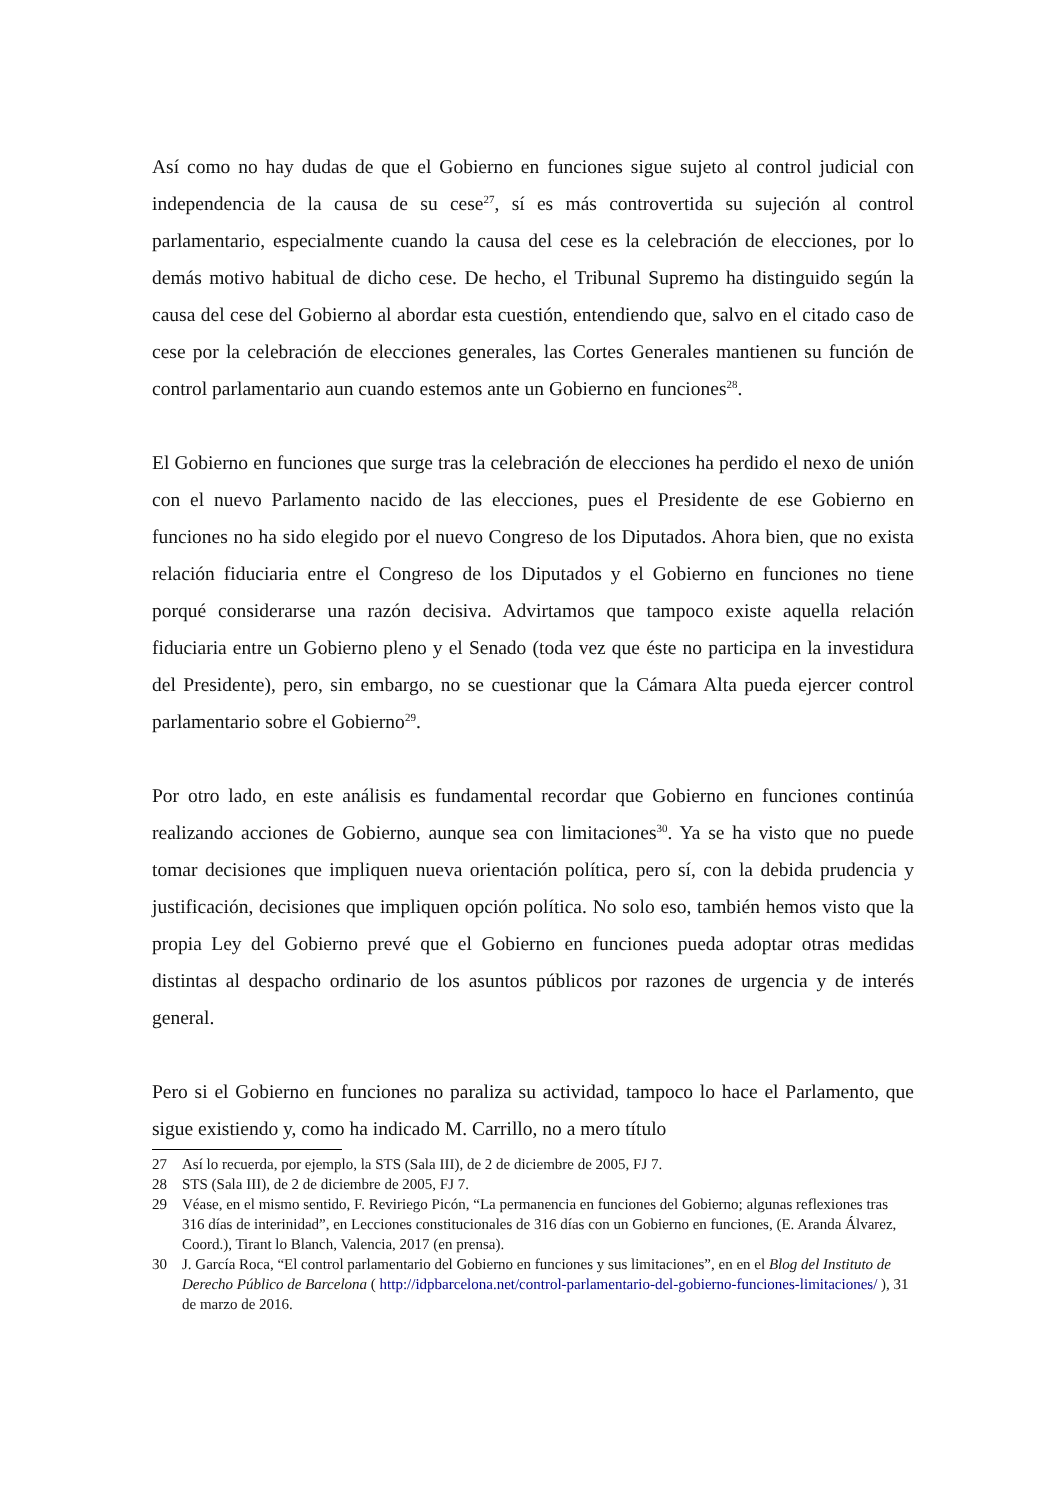Así como no hay dudas de que el Gobierno en funciones sigue sujeto al control judicial con independencia de la causa de su cese<sup>27</sup>, sí es más controvertida su sujeción al control parlamentario, especialmente cuando la causa del cese es la celebración de elecciones, por lo demás motivo habitual de dicho cese. De hecho, el Tribunal Supremo ha distinguido según la causa del cese del Gobierno al abordar esta cuestión, entendiendo que, salvo en el citado caso de cese por la celebración de elecciones generales, las Cortes Generales mantienen su función de control parlamentario aun cuando estemos ante un Gobierno en funciones<sup>28</sup>.
El Gobierno en funciones que surge tras la celebración de elecciones ha perdido el nexo de unión con el nuevo Parlamento nacido de las elecciones, pues el Presidente de ese Gobierno en funciones no ha sido elegido por el nuevo Congreso de los Diputados. Ahora bien, que no exista relación fiduciaria entre el Congreso de los Diputados y el Gobierno en funciones no tiene porqué considerarse una razón decisiva. Advirtamos que tampoco existe aquella relación fiduciaria entre un Gobierno pleno y el Senado (toda vez que éste no participa en la investidura del Presidente), pero, sin embargo, no se cuestionar que la Cámara Alta pueda ejercer control parlamentario sobre el Gobierno<sup>29</sup>.
Por otro lado, en este análisis es fundamental recordar que Gobierno en funciones continúa realizando acciones de Gobierno, aunque sea con limitaciones<sup>30</sup>. Ya se ha visto que no puede tomar decisiones que impliquen nueva orientación política, pero sí, con la debida prudencia y justificación, decisiones que impliquen opción política. No solo eso, también hemos visto que la propia Ley del Gobierno prevé que el Gobierno en funciones pueda adoptar otras medidas distintas al despacho ordinario de los asuntos públicos por razones de urgencia y de interés general.
Pero si el Gobierno en funciones no paraliza su actividad, tampoco lo hace el Parlamento, que sigue existiendo y, como ha indicado M. Carrillo, no a mero título
27 Así lo recuerda, por ejemplo, la STS (Sala III), de 2 de diciembre de 2005, FJ 7.
28 STS (Sala III), de 2 de diciembre de 2005, FJ 7.
29 Véase, en el mismo sentido, F. Reviriego Picón, “La permanencia en funciones del Gobierno; algunas reflexiones tras 316 días de interinidad”, en Lecciones constitucionales de 316 días con un Gobierno en funciones, (E. Aranda Álvarez, Coord.), Tirant lo Blanch, Valencia, 2017 (en prensa).
30 J. García Roca, “El control parlamentario del Gobierno en funciones y sus limitaciones”, en en el Blog del Instituto de Derecho Público de Barcelona ( http://idpbarcelona.net/control-parlamentario-del-gobierno-funciones-limitaciones/ ), 31 de marzo de 2016.